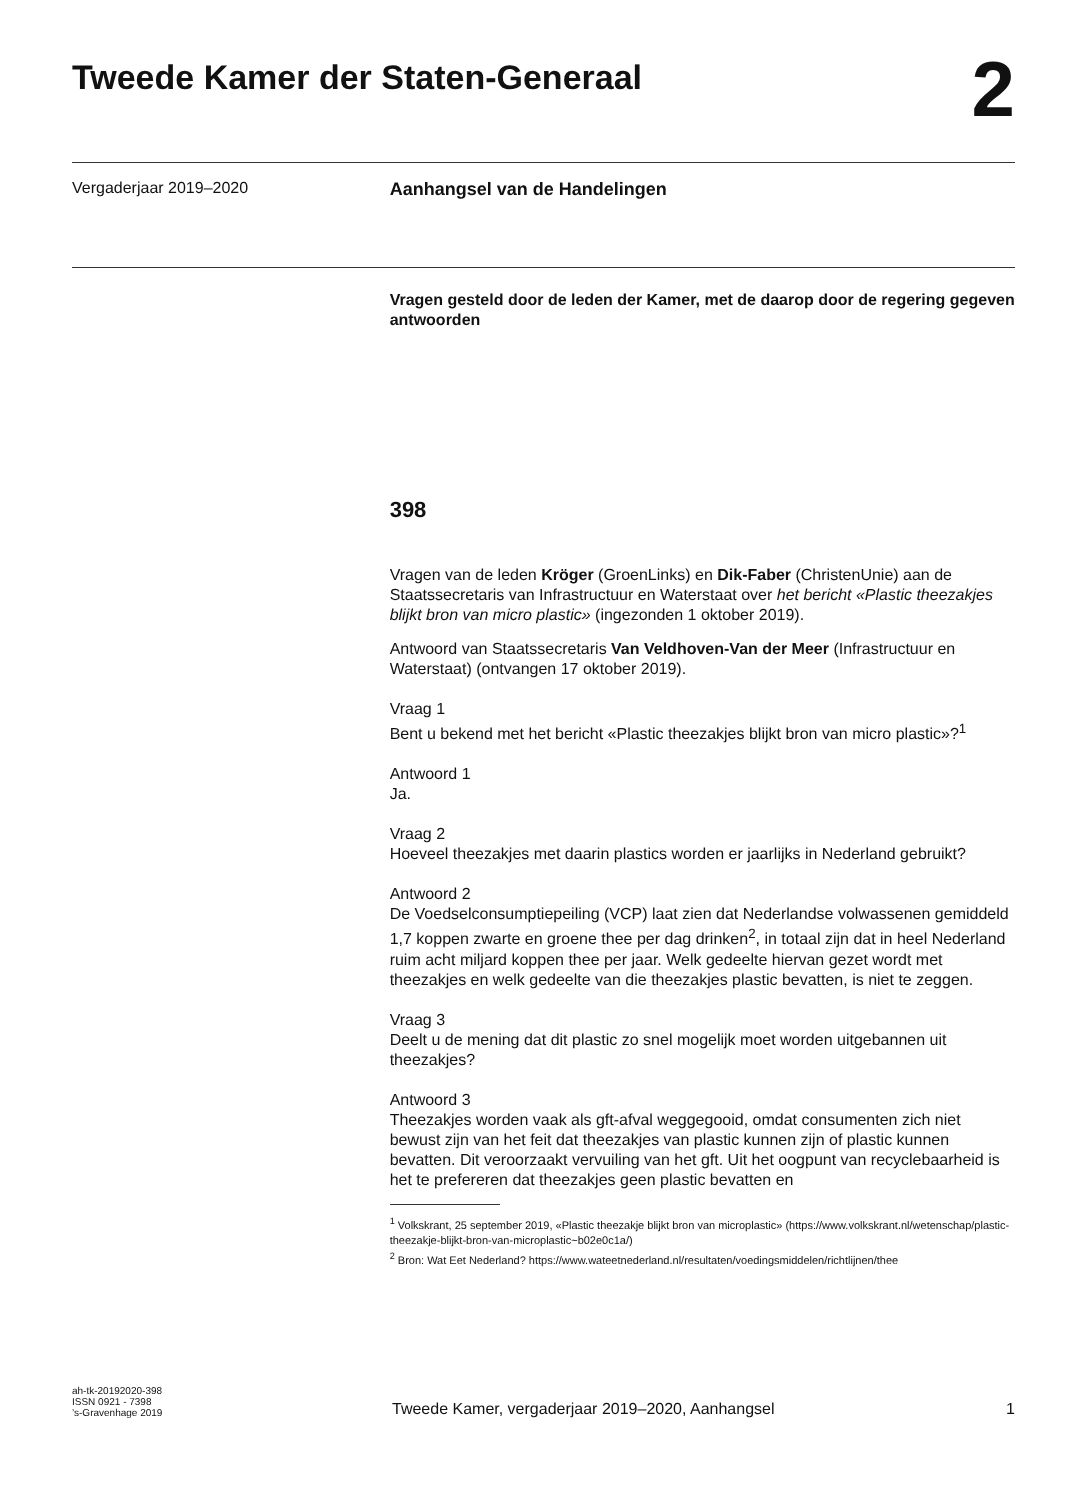Tweede Kamer der Staten-Generaal
2
Vergaderjaar 2019–2020
Aanhangsel van de Handelingen
Vragen gesteld door de leden der Kamer, met de daarop door de regering gegeven antwoorden
398
Vragen van de leden Kröger (GroenLinks) en Dik-Faber (ChristenUnie) aan de Staatssecretaris van Infrastructuur en Waterstaat over het bericht «Plastic theezakjes blijkt bron van micro plastic» (ingezonden 1 oktober 2019).
Antwoord van Staatssecretaris Van Veldhoven-Van der Meer (Infrastructuur en Waterstaat) (ontvangen 17 oktober 2019).
Vraag 1
Bent u bekend met het bericht «Plastic theezakjes blijkt bron van micro plastic»?<sup>1</sup>
Antwoord 1
Ja.
Vraag 2
Hoeveel theezakjes met daarin plastics worden er jaarlijks in Nederland gebruikt?
Antwoord 2
De Voedselconsumptiepeiling (VCP) laat zien dat Nederlandse volwassenen gemiddeld 1,7 koppen zwarte en groene thee per dag drinken<sup>2</sup>, in totaal zijn dat in heel Nederland ruim acht miljard koppen thee per jaar. Welk gedeelte hiervan gezet wordt met theezakjes en welk gedeelte van die theezakjes plastic bevatten, is niet te zeggen.
Vraag 3
Deelt u de mening dat dit plastic zo snel mogelijk moet worden uitgebannen uit theezakjes?
Antwoord 3
Theezakjes worden vaak als gft-afval weggegooid, omdat consumenten zich niet bewust zijn van het feit dat theezakjes van plastic kunnen zijn of plastic kunnen bevatten. Dit veroorzaakt vervuiling van het gft. Uit het oogpunt van recyclebaarheid is het te prefereren dat theezakjes geen plastic bevatten en
<sup>1</sup> Volkskrant, 25 september 2019, «Plastic theezakje blijkt bron van microplastic» (https://www.volkskrant.nl/wetenschap/plastic-theezakje-blijkt-bron-van-microplastic~b02e0c1a/)
<sup>2</sup> Bron: Wat Eet Nederland? https://www.wateetnederland.nl/resultaten/voedingsmiddelen/richtlijnen/thee
ah-tk-20192020-398
ISSN 0921 - 7398
’s-Gravenhage 2019
Tweede Kamer, vergaderjaar 2019–2020, Aanhangsel
1